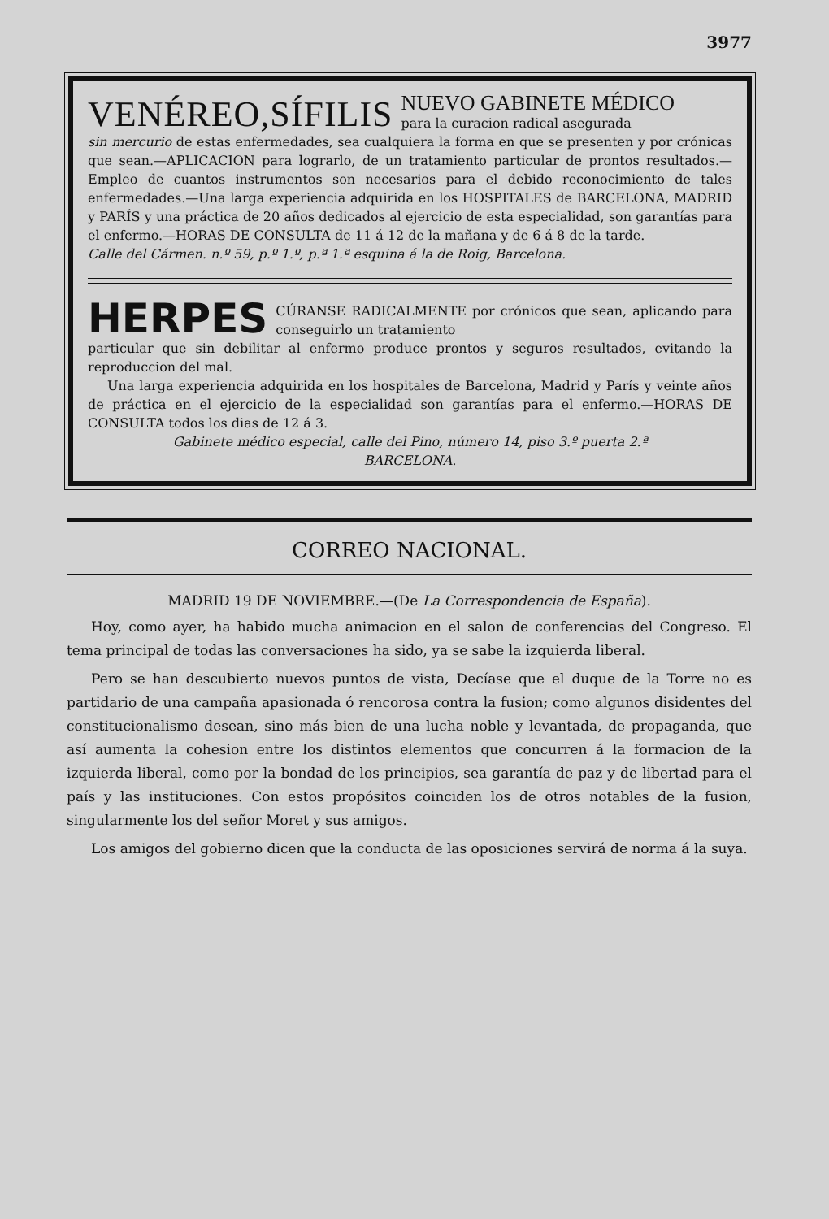3977
VENÉREO,SÍFILIS
NUEVO GABINETE MÉDICO
para la curacion radical asegurada
sin mercurio de estas enfermedades, sea cualquiera la forma en que se presenten y por crónicas que sean.—APLICACION para lograrlo, de un tratamiento particular de prontos resultados.—Empleo de cuantos instrumentos son necesarios para el debido reconocimiento de tales enfermedades.—Una larga experiencia adquirida en los HOSPITALES de BARCELONA, MADRID y PARÍS y una práctica de 20 años dedicados al ejercicio de esta especialidad, son garantías para el enfermo.—HORAS DE CONSULTA de 11 á 12 de la mañana y de 6 á 8 de la tarde.
Calle del Cármen. n.º 59, p.º 1.º, p.ª 1.ª esquina á la de Roig, Barcelona.
HERPES
CÚRANSE RADICALMENTE por crónicos que sean, aplicando para conseguirlo un tratamiento
particular que sin debilitar al enfermo produce prontos y seguros resultados, evitando la reproduccion del mal.
Una larga experiencia adquirida en los hospitales de Barcelona, Madrid y París y veinte años de práctica en el ejercicio de la especialidad son garantías para el enfermo.—HORAS DE CONSULTA todos los dias de 12 á 3.
Gabinete médico especial, calle del Pino, número 14, piso 3.º puerta 2.ª
BARCELONA.
CORREO NACIONAL.
MADRID 19 DE NOVIEMBRE.—(De La Correspondencia de España).
Hoy, como ayer, ha habido mucha animacion en el salon de conferencias del Congreso. El tema principal de todas las conversaciones ha sido, ya se sabe la izquierda liberal.
Pero se han descubierto nuevos puntos de vista, Decíase que el duque de la Torre no es partidario de una campaña apasionada ó rencorosa contra la fusion; como algunos disidentes del constitucionalismo desean, sino más bien de una lucha noble y levantada, de propaganda, que así aumenta la cohesion entre los distintos elementos que concurren á la formacion de la izquierda liberal, como por la bondad de los principios, sea garantía de paz y de libertad para el país y las instituciones. Con estos propósitos coinciden los de otros notables de la fusion, singularmente los del señor Moret y sus amigos.
Los amigos del gobierno dicen que la conducta de las oposiciones servirá de norma á la suya.